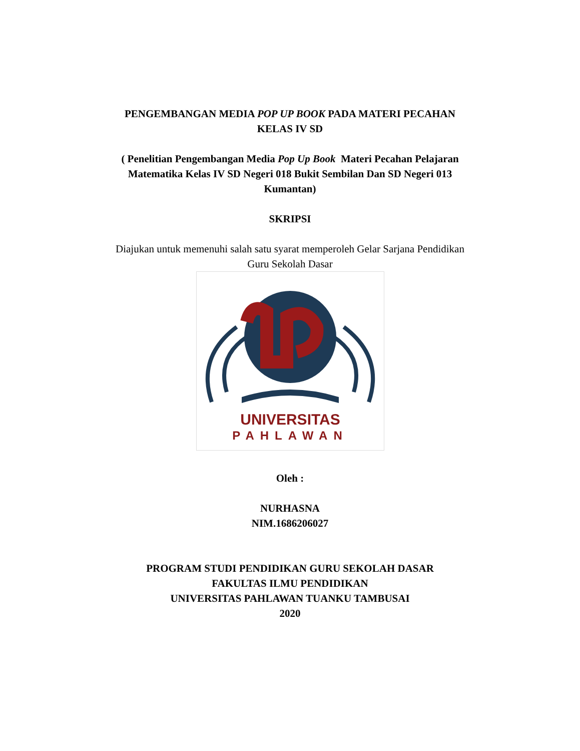PENGEMBANGAN MEDIA POP UP BOOK PADA MATERI PECAHAN
KELAS IV SD
( Penelitian Pengembangan Media Pop Up Book Materi Pecahan Pelajaran
Matematika Kelas IV SD Negeri 018 Bukit Sembilan Dan SD Negeri 013
Kumantan)
SKRIPSI
Diajukan untuk memenuhi salah satu syarat memperoleh Gelar Sarjana Pendidikan
Guru Sekolah Dasar
UNIVERSITAS
PAHLAWAN
Oleh :
NURHASNA
NIM.1686206027
PROGRAM STUDI PENDIDIKAN GURU SEKOLAH DASAR
FAKULTAS ILMU PENDIDIKAN
UNIVERSITAS PAHLAWAN TUANKU TAMBUSAI
2020